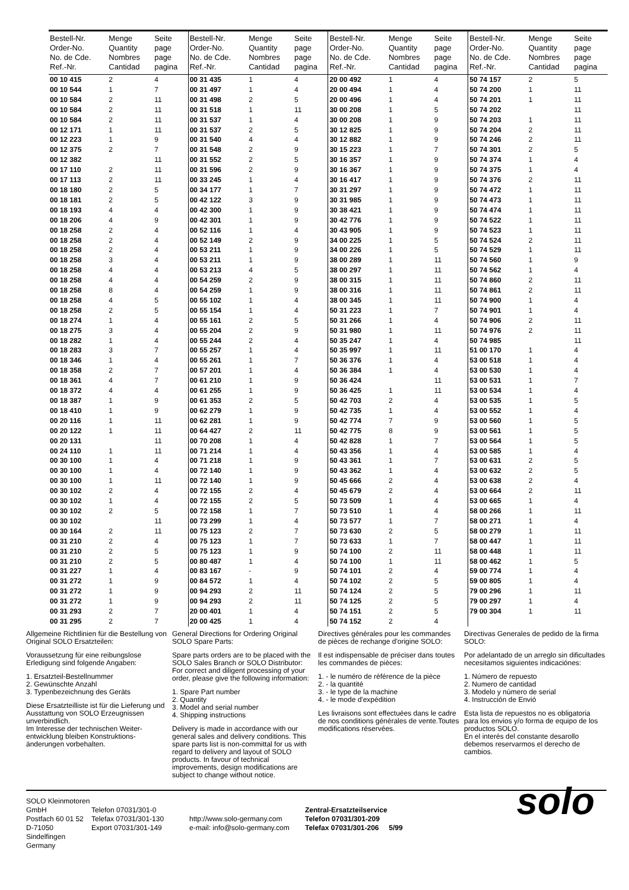| Bestell-Nr. Order-No. No. de Cde. Ref.-Nr. | Menge Quantity Nombres Cantidad | Seite page page pagina | Bestell-Nr. Order-No. No. de Cde. Ref.-Nr. | Menge Quantity Nombres Cantidad | Seite page page pagina | Bestell-Nr. Order-No. No. de Cde. Ref.-Nr. | Menge Quantity Nombres Cantidad | Seite page page pagina | Bestell-Nr. Order-No. No. de Cde. Ref.-Nr. | Menge Quantity Nombres Cantidad | Seite page page pagina |
| --- | --- | --- | --- | --- | --- | --- | --- | --- | --- | --- | --- |
| 00 10 415 | 2 | 4 | 00 31 435 | 1 | 4 | 20 00 492 | 1 | 4 | 50 74 157 | 2 | 5 |
| 00 10 544 | 1 | 7 | 00 31 497 | 1 | 4 | 20 00 494 | 1 | 4 | 50 74 200 | 1 | 11 |
| 00 10 584 | 2 | 11 | 00 31 498 | 2 | 5 | 20 00 496 | 1 | 4 | 50 74 201 | 1 | 11 |
| 00 10 584 | 2 | 11 | 00 31 518 | 1 | 11 | 30 00 208 | 1 | 5 | 50 74 202 | | 11 |
| 00 10 584 | 2 | 11 | 00 31 537 | 1 | 4 | 30 00 208 | 1 | 9 | 50 74 203 | 1 | 11 |
| 00 12 171 | 1 | 11 | 00 31 537 | 2 | 5 | 30 12 825 | 1 | 9 | 50 74 204 | 2 | 11 |
| 00 12 223 | 1 | 9 | 00 31 540 | 4 | 4 | 30 12 882 | 1 | 9 | 50 74 246 | 2 | 11 |
| 00 12 375 | 2 | 7 | 00 31 548 | 2 | 9 | 30 15 223 | 1 | 7 | 50 74 301 | 2 | 5 |
| 00 12 382 | | 11 | 00 31 552 | 2 | 5 | 30 16 357 | 1 | 9 | 50 74 374 | 1 | 4 |
| 00 17 110 | 2 | 11 | 00 31 596 | 2 | 9 | 30 16 367 | 1 | 9 | 50 74 375 | 1 | 4 |
| 00 17 113 | 2 | 11 | 00 33 245 | 1 | 4 | 30 16 417 | 1 | 9 | 50 74 376 | 2 | 11 |
| 00 18 180 | 2 | 5 | 00 34 177 | 1 | 7 | 30 31 297 | 1 | 9 | 50 74 472 | 1 | 11 |
| 00 18 181 | 2 | 5 | 00 42 122 | 3 | 9 | 30 31 985 | 1 | 9 | 50 74 473 | 1 | 11 |
| 00 18 193 | 4 | 4 | 00 42 300 | 1 | 9 | 30 38 421 | 1 | 9 | 50 74 474 | 1 | 11 |
| 00 18 206 | 4 | 9 | 00 42 301 | 1 | 9 | 30 42 776 | 1 | 9 | 50 74 522 | 1 | 11 |
| 00 18 258 | 2 | 4 | 00 52 116 | 1 | 4 | 30 43 905 | 1 | 9 | 50 74 523 | 1 | 11 |
| 00 18 258 | 2 | 4 | 00 52 149 | 2 | 9 | 34 00 225 | 1 | 5 | 50 74 524 | 2 | 11 |
| 00 18 258 | 2 | 4 | 00 53 211 | 1 | 9 | 34 00 226 | 1 | 5 | 50 74 529 | 1 | 11 |
| 00 18 258 | 3 | 4 | 00 53 211 | 1 | 9 | 38 00 289 | 1 | 11 | 50 74 560 | 1 | 9 |
| 00 18 258 | 4 | 4 | 00 53 213 | 4 | 5 | 38 00 297 | 1 | 11 | 50 74 562 | 1 | 4 |
| 00 18 258 | 4 | 4 | 00 54 259 | 2 | 9 | 38 00 315 | 1 | 11 | 50 74 860 | 2 | 11 |
| 00 18 258 | 8 | 4 | 00 54 259 | 1 | 9 | 38 00 316 | 1 | 11 | 50 74 861 | 2 | 11 |
| 00 18 258 | 4 | 5 | 00 55 102 | 1 | 4 | 38 00 345 | 1 | 11 | 50 74 900 | 1 | 4 |
| 00 18 258 | 2 | 5 | 00 55 154 | 1 | 4 | 50 31 223 | 1 | 7 | 50 74 901 | 1 | 4 |
| 00 18 274 | 1 | 4 | 00 55 161 | 2 | 5 | 50 31 266 | 1 | 4 | 50 74 906 | 2 | 11 |
| 00 18 275 | 3 | 4 | 00 55 204 | 2 | 9 | 50 31 980 | 1 | 11 | 50 74 976 | 2 | 11 |
| 00 18 282 | 1 | 4 | 00 55 244 | 2 | 4 | 50 35 247 | 1 | 4 | 50 74 985 | | 11 |
| 00 18 283 | 3 | 7 | 00 55 257 | 1 | 4 | 50 35 997 | 1 | 11 | 51 00 170 | 1 | 4 |
| 00 18 346 | 1 | 4 | 00 55 261 | 1 | 7 | 50 36 376 | 1 | 4 | 53 00 518 | 1 | 4 |
| 00 18 358 | 2 | 7 | 00 57 201 | 1 | 4 | 50 36 384 | 1 | 4 | 53 00 530 | 1 | 4 |
| 00 18 361 | 4 | 7 | 00 61 210 | 1 | 9 | 50 36 424 | | 11 | 53 00 531 | 1 | 7 |
| 00 18 372 | 4 | 4 | 00 61 255 | 1 | 9 | 50 36 425 | 1 | 11 | 53 00 534 | 1 | 4 |
| 00 18 387 | 1 | 9 | 00 61 353 | 2 | 5 | 50 42 703 | 2 | 4 | 53 00 535 | 1 | 5 |
| 00 18 410 | 1 | 9 | 00 62 279 | 1 | 9 | 50 42 735 | 1 | 4 | 53 00 552 | 1 | 4 |
| 00 20 116 | 1 | 11 | 00 62 281 | 1 | 9 | 50 42 774 | 7 | 9 | 53 00 560 | 1 | 5 |
| 00 20 122 | 1 | 11 | 00 64 427 | 2 | 11 | 50 42 775 | 8 | 9 | 53 00 561 | 1 | 5 |
| 00 20 131 | | 11 | 00 70 208 | 1 | 4 | 50 42 828 | 1 | 7 | 53 00 564 | 1 | 5 |
| 00 24 110 | 1 | 11 | 00 71 214 | 1 | 4 | 50 43 356 | 1 | 4 | 53 00 585 | 1 | 4 |
| 00 30 100 | 1 | 4 | 00 71 218 | 1 | 9 | 50 43 361 | 1 | 7 | 53 00 631 | 2 | 5 |
| 00 30 100 | 1 | 4 | 00 72 140 | 1 | 9 | 50 43 362 | 1 | 4 | 53 00 632 | 2 | 5 |
| 00 30 100 | 1 | 11 | 00 72 140 | 1 | 9 | 50 45 666 | 2 | 4 | 53 00 638 | 2 | 4 |
| 00 30 102 | 2 | 4 | 00 72 155 | 2 | 4 | 50 45 679 | 2 | 4 | 53 00 664 | 2 | 11 |
| 00 30 102 | 1 | 4 | 00 72 155 | 2 | 5 | 50 73 509 | 1 | 4 | 53 00 665 | 1 | 4 |
| 00 30 102 | 2 | 5 | 00 72 158 | 1 | 7 | 50 73 510 | 1 | 4 | 58 00 266 | 1 | 11 |
| 00 30 102 | | 11 | 00 73 299 | 1 | 4 | 50 73 577 | 1 | 7 | 58 00 271 | 1 | 4 |
| 00 30 164 | 2 | 11 | 00 75 123 | 2 | 7 | 50 73 630 | 2 | 5 | 58 00 279 | 1 | 11 |
| 00 31 210 | 2 | 4 | 00 75 123 | 1 | 7 | 50 73 633 | 1 | 7 | 58 00 447 | 1 | 11 |
| 00 31 210 | 2 | 5 | 00 75 123 | 1 | 9 | 50 74 100 | 2 | 11 | 58 00 448 | 1 | 11 |
| 00 31 210 | 2 | 5 | 00 80 487 | 1 | 4 | 50 74 100 | 1 | 11 | 58 00 462 | 1 | 5 |
| 00 31 227 | 1 | 4 | 00 83 167 | - | 9 | 50 74 101 | 2 | 4 | 59 00 774 | 1 | 4 |
| 00 31 272 | 1 | 9 | 00 84 572 | 1 | 4 | 50 74 102 | 2 | 5 | 59 00 805 | 1 | 4 |
| 00 31 272 | 1 | 9 | 00 94 293 | 2 | 11 | 50 74 124 | 2 | 5 | 79 00 296 | 1 | 11 |
| 00 31 272 | 1 | 9 | 00 94 293 | 2 | 11 | 50 74 125 | 2 | 5 | 79 00 297 | 1 | 4 |
| 00 31 293 | 2 | 7 | 20 00 401 | 1 | 4 | 50 74 151 | 2 | 5 | 79 00 304 | 1 | 11 |
| 00 31 295 | 2 | 7 | 20 00 425 | 1 | 4 | 50 74 152 | 2 | 4 | | | |
Allgemeine Richtlinien für die Bestellung von Original SOLO Ersatzteilen:
Voraussetzung für eine reibungslose Erledigung sind folgende Angaben:
1. Ersatzteil-Bestellnummer
2. Gewünschte Anzahl
3. Typenbezeichnung des Geräts
Diese Ersatzteilliste ist für die Lieferung und Ausstattung von SOLO Erzeugnissen unverbindlich.
Im Interesse der technischen Weiter-entwicklung bleiben Konstruktions-änderungen vorbehalten.
General Directions for Ordering Original SOLO Spare Parts:
Spare parts orders are to be placed with the SOLO Sales Branch or SOLO Distributor: For correct and diligent processing of your order, please give the following information:
1. Spare Part number
2. Quantity
3. Model and serial number
4. Shipping instructions
Delivery is made in accordance with our general sales and delivery conditions. This spare parts list is non-committal for us with regard to delivery and layout of SOLO products. In favour of technical improvements, design modifications are subject to change without notice.
Directives générales pour les commandes de pièces de rechange d'origine SOLO:
Il est indispensable de préciser dans toutes les commandes de pièces:
1. - le numéro de référence de la pièce
2. - la quantité
3. - le type de la machine
4. - le mode d'expédition
Les livraisons sont effectuées dans le cadre de nos conditions générales de vente.Toutes modifications réservées.
Directivas Generales de pedido de la firma SOLO:
Por adelantado de un arreglo sin dificultades necesitamos siguientes indicaciónes:
1. Número de repuesto
2. Numero de cantidad
3. Modelo y número de serial
4. Instrucción de Envió
Esta lista de repuestos no es obligatoria para los envios y/o forma de equipo de los productos SOLO.
En el interés del constante desarollo debemos reservarmos el derecho de cambios.
SOLO Kleinmotoren GmbH
Postfach 60 01 52
D-71050 Sindelfingen
Germany
Telefon 07031/301-0
Telefax 07031/301-130
Export 07031/301-149
http://www.solo-germany.com
e-mail: info@solo-germany.com
Zentral-Ersatzteilservice
Telefon 07031/301-209
Telefax 07031/301-206 5/99
solo